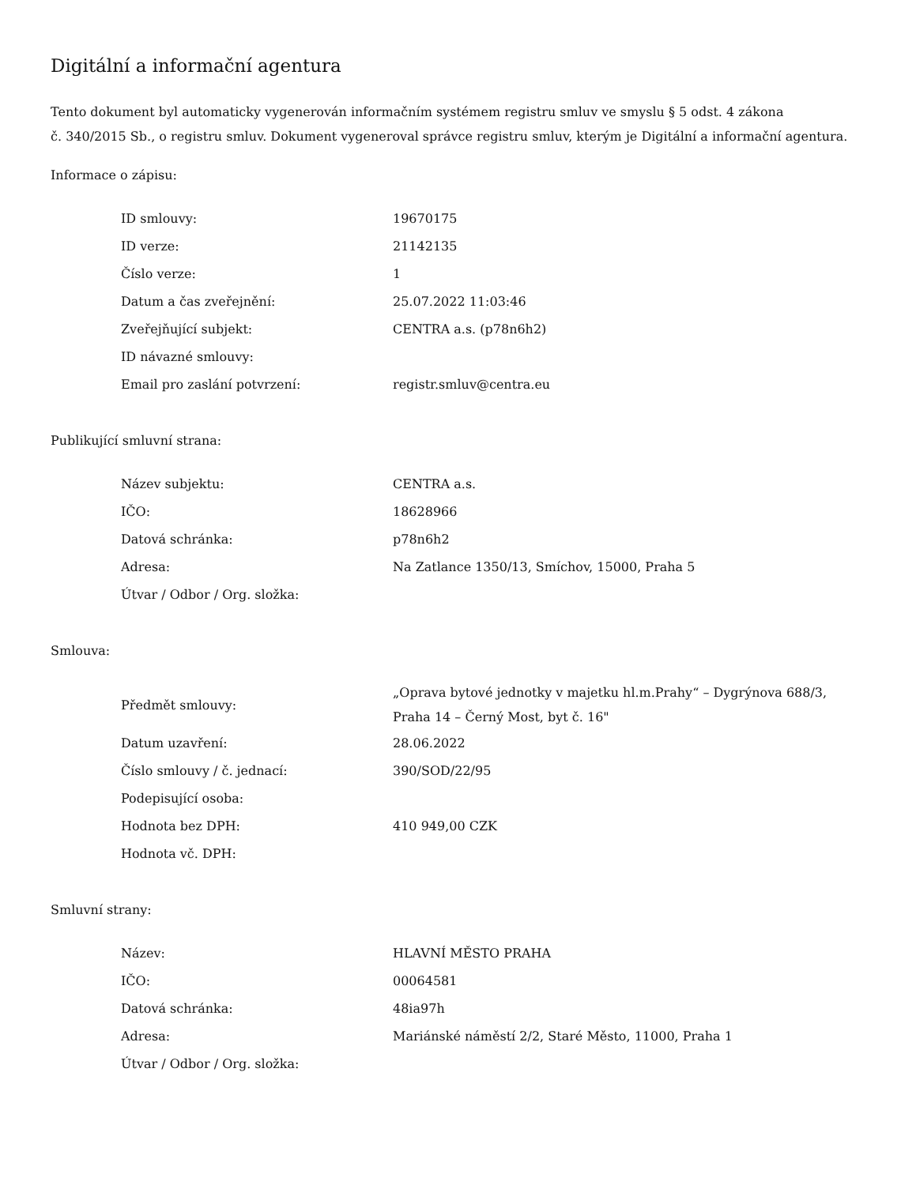Digitální a informační agentura
Tento dokument byl automaticky vygenerován informačním systémem registru smluv ve smyslu § 5 odst. 4 zákona
č. 340/2015 Sb., o registru smluv. Dokument vygeneroval správce registru smluv, kterým je Digitální a informační agentura.
Informace o zápisu:
| ID smlouvy: | 19670175 |
| ID verze: | 21142135 |
| Číslo verze: | 1 |
| Datum a čas zveřejnění: | 25.07.2022 11:03:46 |
| Zveřejňující subjekt: | CENTRA a.s. (p78n6h2) |
| ID návazné smlouvy: | |
| Email pro zaslání potvrzení: | registr.smluv@centra.eu |
Publikující smluvní strana:
| Název subjektu: | CENTRA a.s. |
| IČO: | 18628966 |
| Datová schránka: | p78n6h2 |
| Adresa: | Na Zatlance 1350/13, Smíchov, 15000, Praha 5 |
| Útvar / Odbor / Org. složka: | |
Smlouva:
| Předmět smlouvy: | „Oprava bytové jednotky v majetku hl.m.Prahy“ – Dygrýnova 688/3, Praha 14 – Černý Most, byt č. 16" |
| Datum uzavření: | 28.06.2022 |
| Číslo smlouvy / č. jednací: | 390/SOD/22/95 |
| Podepisující osoba: | |
| Hodnota bez DPH: | 410 949,00 CZK |
| Hodnota vč. DPH: | |
Smluvní strany:
| Název: | HLAVNÍ MĚSTO PRAHA |
| IČO: | 00064581 |
| Datová schránka: | 48ia97h |
| Adresa: | Mariánské náměstí 2/2, Staré Město, 11000, Praha 1 |
| Útvar / Odbor / Org. složka: | |